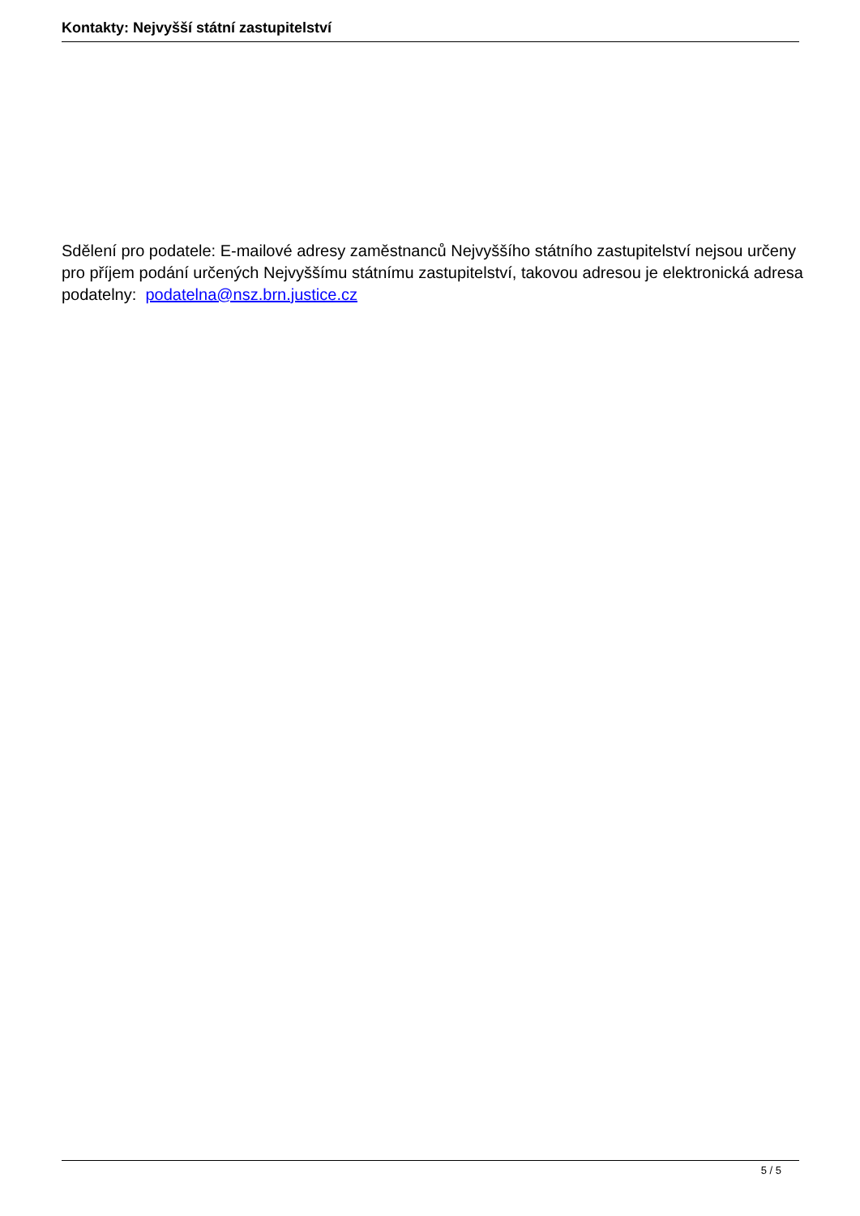Kontakty: Nejvyšší státní zastupitelství
Sdělení pro podatele: E-mailové adresy zaměstnanců Nejvyššího státního zastupitelství nejsou určeny pro příjem podání určených Nejvyššímu státnímu zastupitelství, takovou adresou je elektronická adresa podatelny: podatelna@nsz.brn.justice.cz
5 / 5